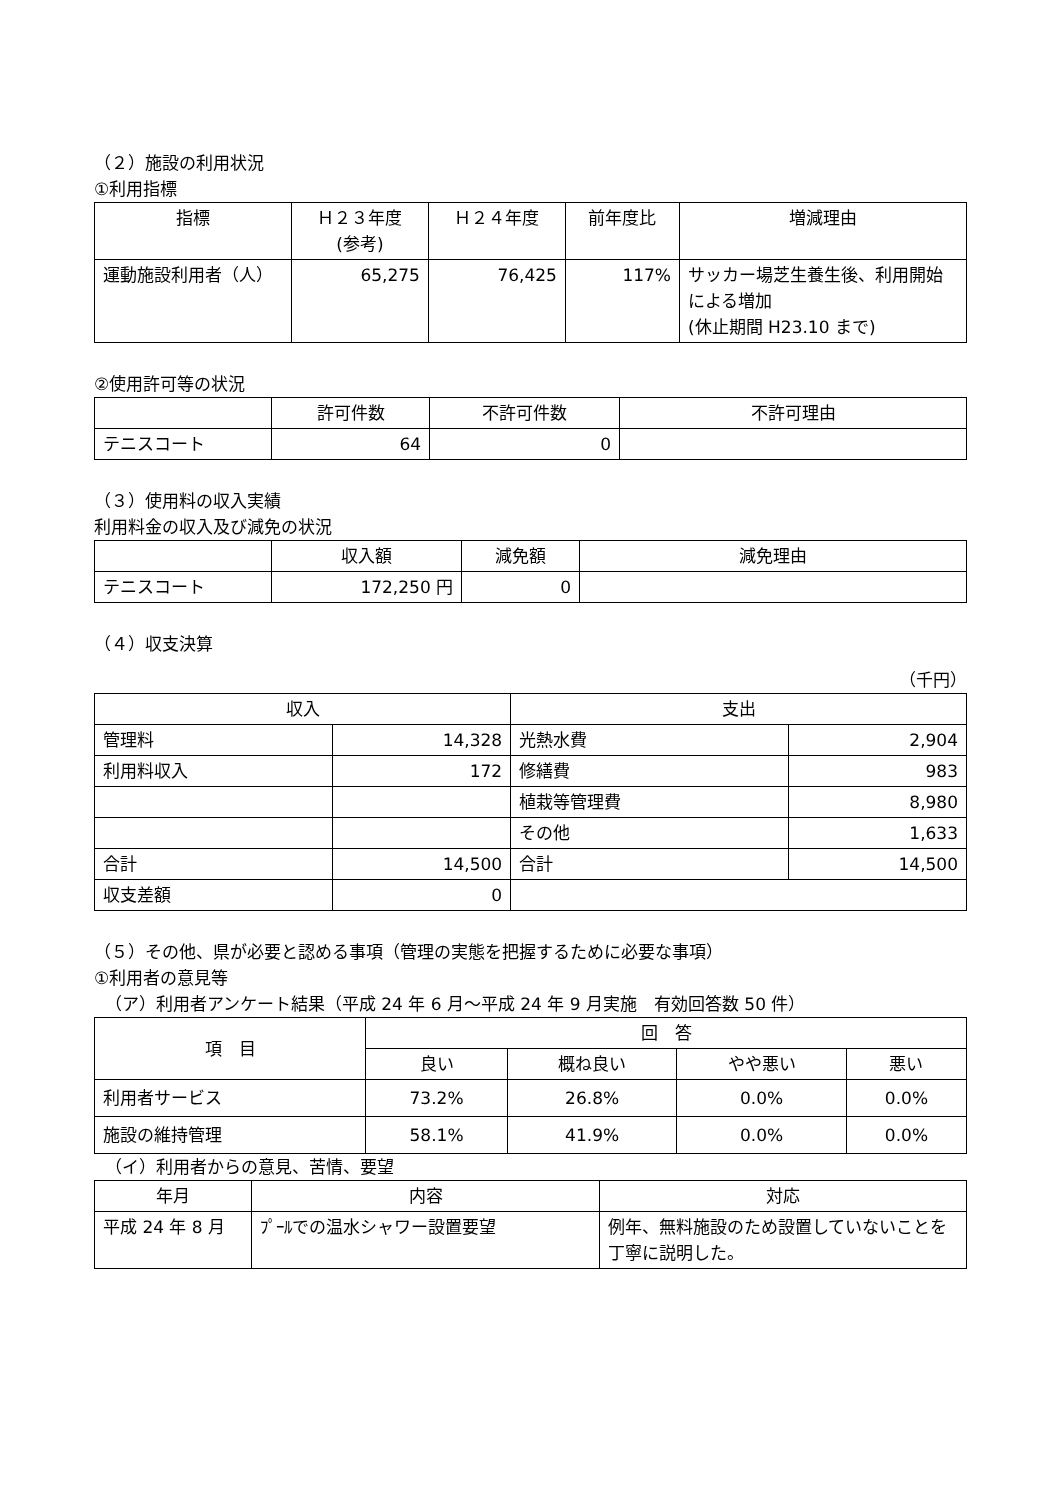（２）施設の利用状況
①利用指標
| 指標 | Ｈ２３年度 (参考) | Ｈ２４年度 | 前年度比 | 増減理由 |
| --- | --- | --- | --- | --- |
| 運動施設利用者（人） | 65,275 | 76,425 | 117% | サッカー場芝生養生後、利用開始による増加 (休止期間 H23.10 まで) |
②使用許可等の状況
| | 許可件数 | 不許可件数 | 不許可理由 |
| --- | --- | --- | --- |
| テニスコート | 64 | 0 | |
（３）使用料の収入実績
利用料金の収入及び減免の状況
| | 収入額 | 減免額 | 減免理由 |
| --- | --- | --- | --- |
| テニスコート | 172,250 円 | 0 | |
（４）収支決算
（千円）
| 収入 | | 支出 | |
| --- | --- | --- | --- |
| 管理料 | 14,328 | 光熱水費 | 2,904 |
| 利用料収入 | 172 | 修繕費 | 983 |
| | | 植栽等管理費 | 8,980 |
| | | その他 | 1,633 |
| 合計 | 14,500 | 合計 | 14,500 |
| 収支差額 | 0 | | |
（５）その他、県が必要と認める事項（管理の実態を把握するために必要な事項）
①利用者の意見等
（ア）利用者アンケート結果（平成 24 年 6 月～平成 24 年 9 月実施　有効回答数 50 件）
| 項 目 | 回 答 | | | |
| --- | --- | --- | --- | --- |
| | 良い | 概ね良い | やや悪い | 悪い |
| 利用者サービス | 73.2% | 26.8% | 0.0% | 0.0% |
| 施設の維持管理 | 58.1% | 41.9% | 0.0% | 0.0% |
（イ）利用者からの意見、苦情、要望
| 年月 | 内容 | 対応 |
| --- | --- | --- |
| 平成 24 年 8 月 | ﾌﾟｰﾙでの温水シャワー設置要望 | 例年、無料施設のため設置していないことを丁寧に説明した。 |